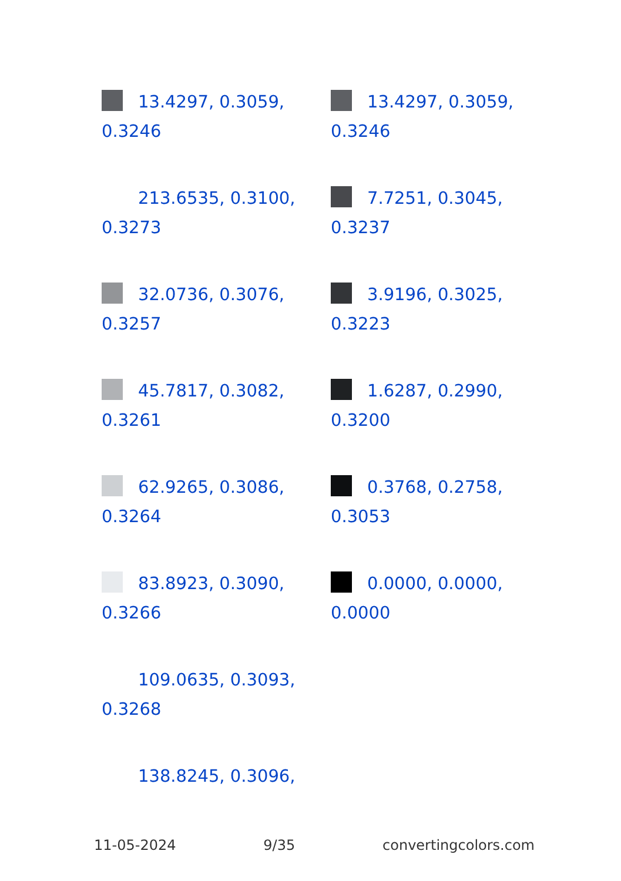13.4297, 0.3059, 0.3246
13.4297, 0.3059, 0.3246
213.6535, 0.3100, 0.3273
7.7251, 0.3045, 0.3237
32.0736, 0.3076, 0.3257
3.9196, 0.3025, 0.3223
45.7817, 0.3082, 0.3261
1.6287, 0.2990, 0.3200
62.9265, 0.3086, 0.3264
0.3768, 0.2758, 0.3053
83.8923, 0.3090, 0.3266
0.0000, 0.0000, 0.0000
109.0635, 0.3093, 0.3268
138.8245, 0.3096,
11-05-2024 9/35 convertingcolors.com